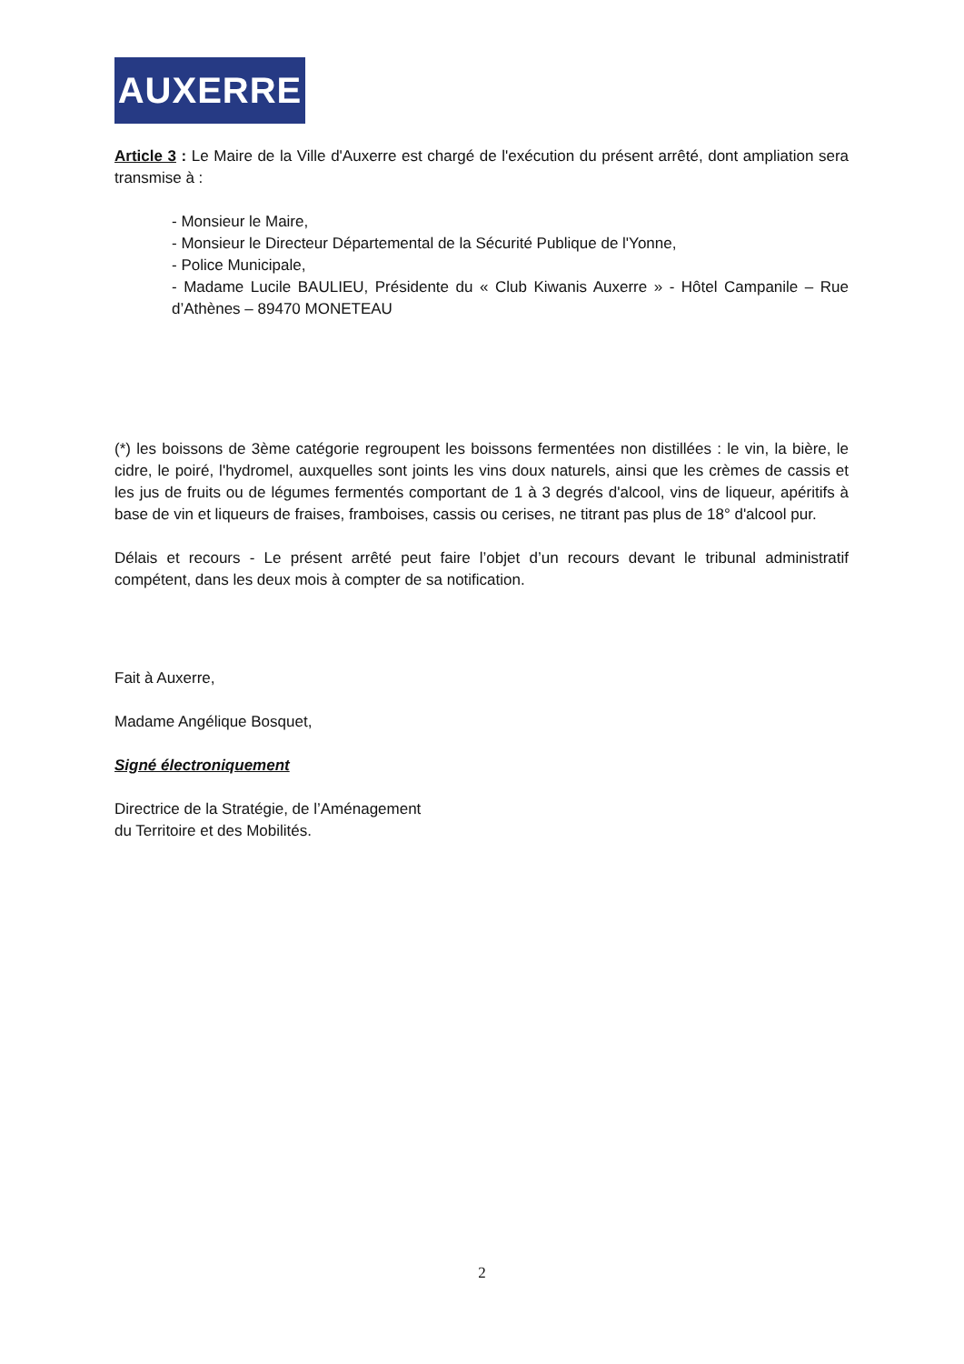AUXERRE
Article 3 : Le Maire de la Ville d'Auxerre est chargé de l'exécution du présent arrêté, dont ampliation sera transmise à :
- Monsieur le Maire,
- Monsieur le Directeur Départemental de la Sécurité Publique de l'Yonne,
- Police Municipale,
- Madame Lucile BAULIEU, Présidente du « Club Kiwanis Auxerre » - Hôtel Campanile – Rue d’Athènes – 89470 MONETEAU
(*) les boissons de 3ème catégorie regroupent les boissons fermentées non distillées : le vin, la bière, le cidre, le poiré, l'hydromel, auxquelles sont joints les vins doux naturels, ainsi que les crèmes de cassis et les jus de fruits ou de légumes fermentés comportant de 1 à 3 degrés d'alcool, vins de liqueur, apéritifs à base de vin et liqueurs de fraises, framboises, cassis ou cerises, ne titrant pas plus de 18° d'alcool pur.
Délais et recours - Le présent arrêté peut faire l’objet d’un recours devant le tribunal administratif compétent, dans les deux mois à compter de sa notification.
Fait à Auxerre,
Madame Angélique Bosquet,
Signé électroniquement
Directrice de la Stratégie, de l’Aménagement
du Territoire et des Mobilités.
2